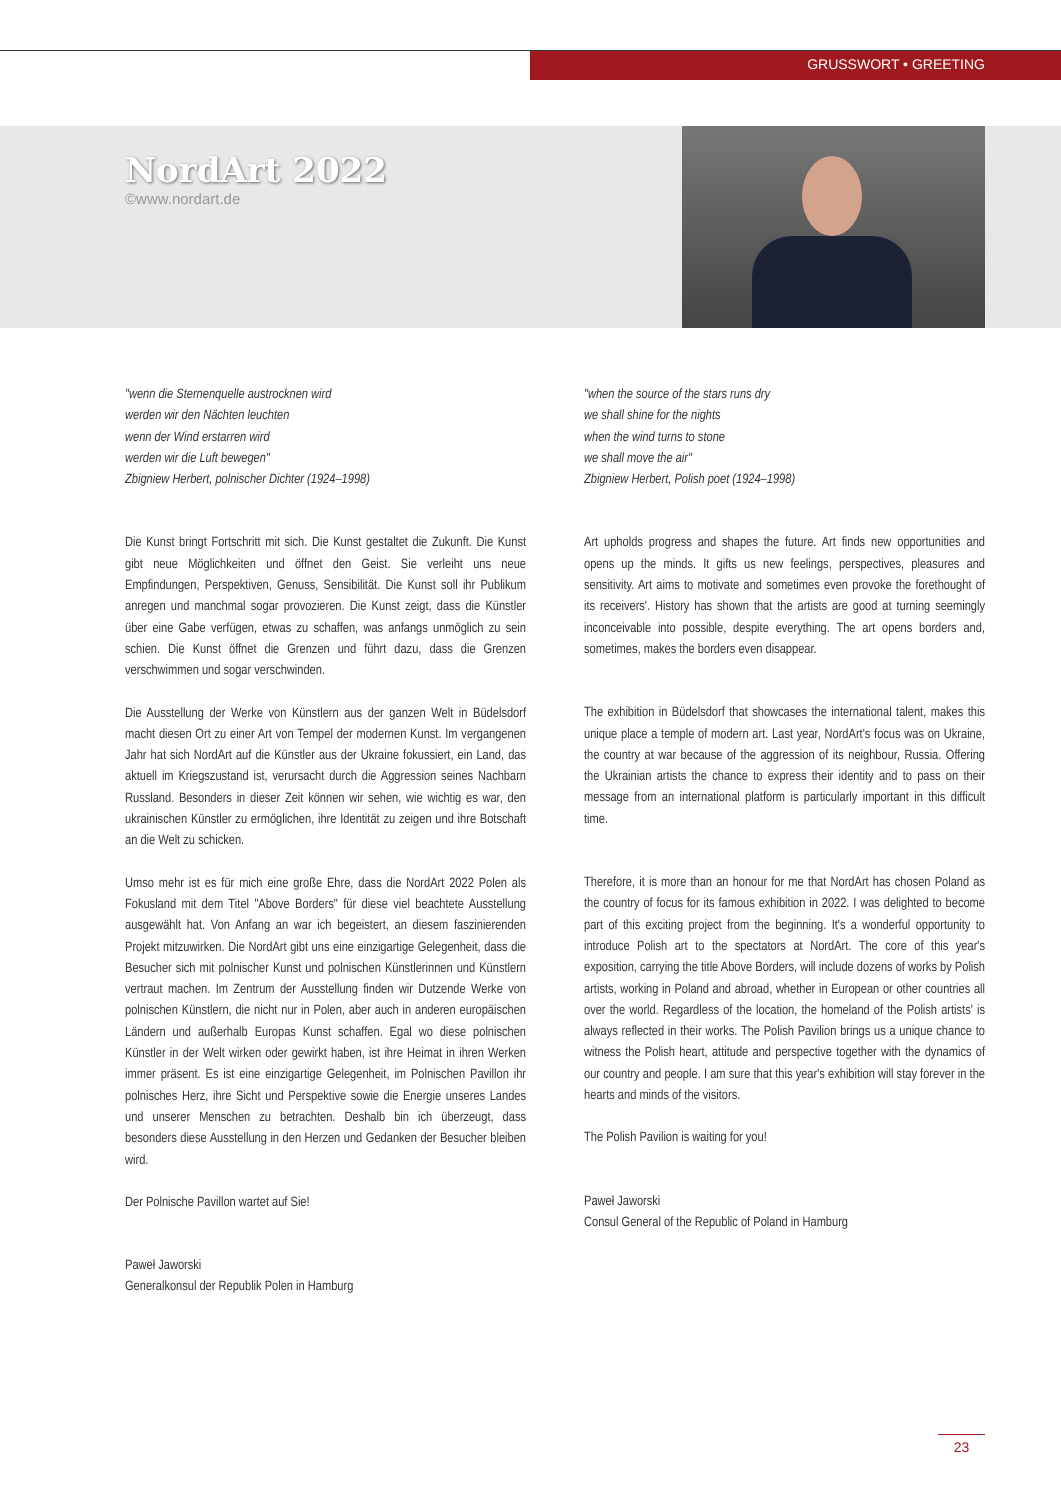GRUSSWORT • GREETING
NordArt 2022
©www.nordart.de
"wenn die Sternenquelle austrocknen wird
werden wir den Nächten leuchten
wenn der Wind erstarren wird
werden wir die Luft bewegen"
Zbigniew Herbert, polnischer Dichter (1924–1998)
Die Kunst bringt Fortschritt mit sich. Die Kunst gestaltet die Zukunft. Die Kunst gibt neue Möglichkeiten und öffnet den Geist. Sie verleiht uns neue Empfindungen, Perspektiven, Genuss, Sensibilität. Die Kunst soll ihr Publikum anregen und manchmal sogar provozieren. Die Kunst zeigt, dass die Künstler über eine Gabe verfügen, etwas zu schaffen, was anfangs unmöglich zu sein schien. Die Kunst öffnet die Grenzen und führt dazu, dass die Grenzen verschwimmen und sogar verschwinden.
Die Ausstellung der Werke von Künstlern aus der ganzen Welt in Büdelsdorf macht diesen Ort zu einer Art von Tempel der modernen Kunst. Im vergangenen Jahr hat sich NordArt auf die Künstler aus der Ukraine fokussiert, ein Land, das aktuell im Kriegszustand ist, verursacht durch die Aggression seines Nachbarn Russland. Besonders in dieser Zeit können wir sehen, wie wichtig es war, den ukrainischen Künstler zu ermöglichen, ihre Identität zu zeigen und ihre Botschaft an die Welt zu schicken.
Umso mehr ist es für mich eine große Ehre, dass die NordArt 2022 Polen als Fokusland mit dem Titel "Above Borders" für diese viel beachtete Ausstellung ausgewählt hat. Von Anfang an war ich begeistert, an diesem faszinierenden Projekt mitzuwirken. Die NordArt gibt uns eine einzigartige Gelegenheit, dass die Besucher sich mit polnischer Kunst und polnischen Künstlerinnen und Künstlern vertraut machen. Im Zentrum der Ausstellung finden wir Dutzende Werke von polnischen Künstlern, die nicht nur in Polen, aber auch in anderen europäischen Ländern und außerhalb Europas Kunst schaffen. Egal wo diese polnischen Künstler in der Welt wirken oder gewirkt haben, ist ihre Heimat in ihren Werken immer präsent. Es ist eine einzigartige Gelegenheit, im Polnischen Pavillon ihr polnisches Herz, ihre Sicht und Perspektive sowie die Energie unseres Landes und unserer Menschen zu betrachten. Deshalb bin ich überzeugt, dass besonders diese Ausstellung in den Herzen und Gedanken der Besucher bleiben wird.
Der Polnische Pavillon wartet auf Sie!
Paweł Jaworski
Generalkonsul der Republik Polen in Hamburg
"when the source of the stars runs dry
we shall shine for the nights
when the wind turns to stone
we shall move the air"
Zbigniew Herbert, Polish poet (1924–1998)
Art upholds progress and shapes the future. Art finds new opportunities and opens up the minds. It gifts us new feelings, perspectives, pleasures and sensitivity. Art aims to motivate and sometimes even provoke the forethought of its receivers'. History has shown that the artists are good at turning seemingly inconceivable into possible, despite everything. The art opens borders and, sometimes, makes the borders even disappear.
The exhibition in Büdelsdorf that showcases the international talent, makes this unique place a temple of modern art. Last year, NordArt's focus was on Ukraine, the country at war because of the aggression of its neighbour, Russia. Offering the Ukrainian artists the chance to express their identity and to pass on their message from an international platform is particularly important in this difficult time.
Therefore, it is more than an honour for me that NordArt has chosen Poland as the country of focus for its famous exhibition in 2022. I was delighted to become part of this exciting project from the beginning. It's a wonderful opportunity to introduce Polish art to the spectators at NordArt. The core of this year's exposition, carrying the title Above Borders, will include dozens of works by Polish artists, working in Poland and abroad, whether in European or other countries all over the world. Regardless of the location, the homeland of the Polish artists' is always reflected in their works. The Polish Pavilion brings us a unique chance to witness the Polish heart, attitude and perspective together with the dynamics of our country and people. I am sure that this year's exhibition will stay forever in the hearts and minds of the visitors.
The Polish Pavilion is waiting for you!
Paweł Jaworski
Consul General of the Republic of Poland in Hamburg
23